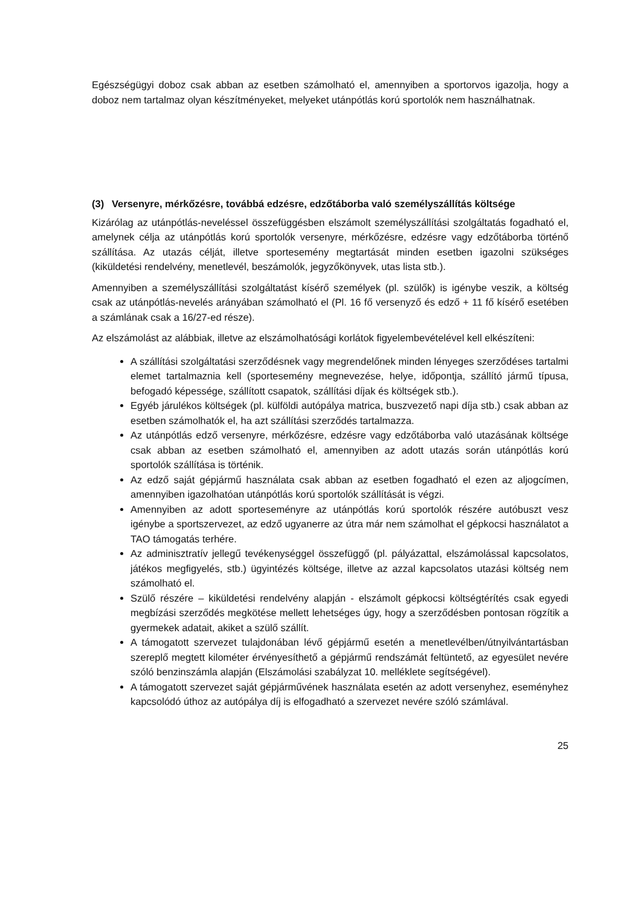Egészségügyi doboz csak abban az esetben számolható el, amennyiben a sportorvos igazolja, hogy a doboz nem tartalmaz olyan készítményeket, melyeket utánpótlás korú sportolók nem használhatnak.
(3) Versenyre, mérkőzésre, továbbá edzésre, edzőtáborba való személyszállítás költsége
Kizárólag az utánpótlás-neveléssel összefüggésben elszámolt személyszállítási szolgáltatás fogadható el, amelynek célja az utánpótlás korú sportolók versenyre, mérkőzésre, edzésre vagy edzőtáborba történő szállítása. Az utazás célját, illetve sportesemény megtartását minden esetben igazolni szükséges (kiküldetési rendelvény, menetlevél, beszámolók, jegyzőkönyvek, utas lista stb.).
Amennyiben a személyszállítási szolgáltatást kísérő személyek (pl. szülők) is igénybe veszik, a költség csak az utánpótlás-nevelés arányában számolható el (Pl. 16 fő versenyző és edző + 11 fő kísérő esetében a számlának csak a 16/27-ed része).
Az elszámolást az alábbiak, illetve az elszámolhatósági korlátok figyelembevételével kell elkészíteni:
A szállítási szolgáltatási szerződésnek vagy megrendelőnek minden lényeges szerződéses tartalmi elemet tartalmaznia kell (sportesemény megnevezése, helye, időpontja, szállító jármű típusa, befogadó képessége, szállított csapatok, szállítási díjak és költségek stb.).
Egyéb járulékos költségek (pl. külföldi autópálya matrica, buszvezető napi díja stb.) csak abban az esetben számolhatók el, ha azt szállítási szerződés tartalmazza.
Az utánpótlás edző versenyre, mérkőzésre, edzésre vagy edzőtáborba való utazásának költsége csak abban az esetben számolható el, amennyiben az adott utazás során utánpótlás korú sportolók szállítása is történik.
Az edző saját gépjármű használata csak abban az esetben fogadható el ezen az aljogcímen, amennyiben igazolhatóan utánpótlás korú sportolók szállítását is végzi.
Amennyiben az adott sporteseményre az utánpótlás korú sportolók részére autóbuszt vesz igénybe a sportszervezet, az edző ugyanerre az útra már nem számolhat el gépkocsi használatot a TAO támogatás terhére.
Az adminisztratív jellegű tevékenységgel összefüggő (pl. pályázattal, elszámolással kapcsolatos, játékos megfigyelés, stb.) ügyintézés költsége, illetve az azzal kapcsolatos utazási költség nem számolható el.
Szülő részére – kiküldetési rendelvény alapján - elszámolt gépkocsi költségtérítés csak egyedi megbízási szerződés megkötése mellett lehetséges úgy, hogy a szerződésben pontosan rögzítik a gyermekek adatait, akiket a szülő szállít.
A támogatott szervezet tulajdonában lévő gépjármű esetén a menetlevélben/útnyilvántartásban szereplő megtett kilométer érvényesíthető a gépjármű rendszámát feltüntető, az egyesület nevére szóló benzinszámla alapján (Elszámolási szabályzat 10. melléklete segítségével).
A támogatott szervezet saját gépjárművének használata esetén az adott versenyhez, eseményhez kapcsolódó úthoz az autópálya díj is elfogadható a szervezet nevére szóló számlával.
25